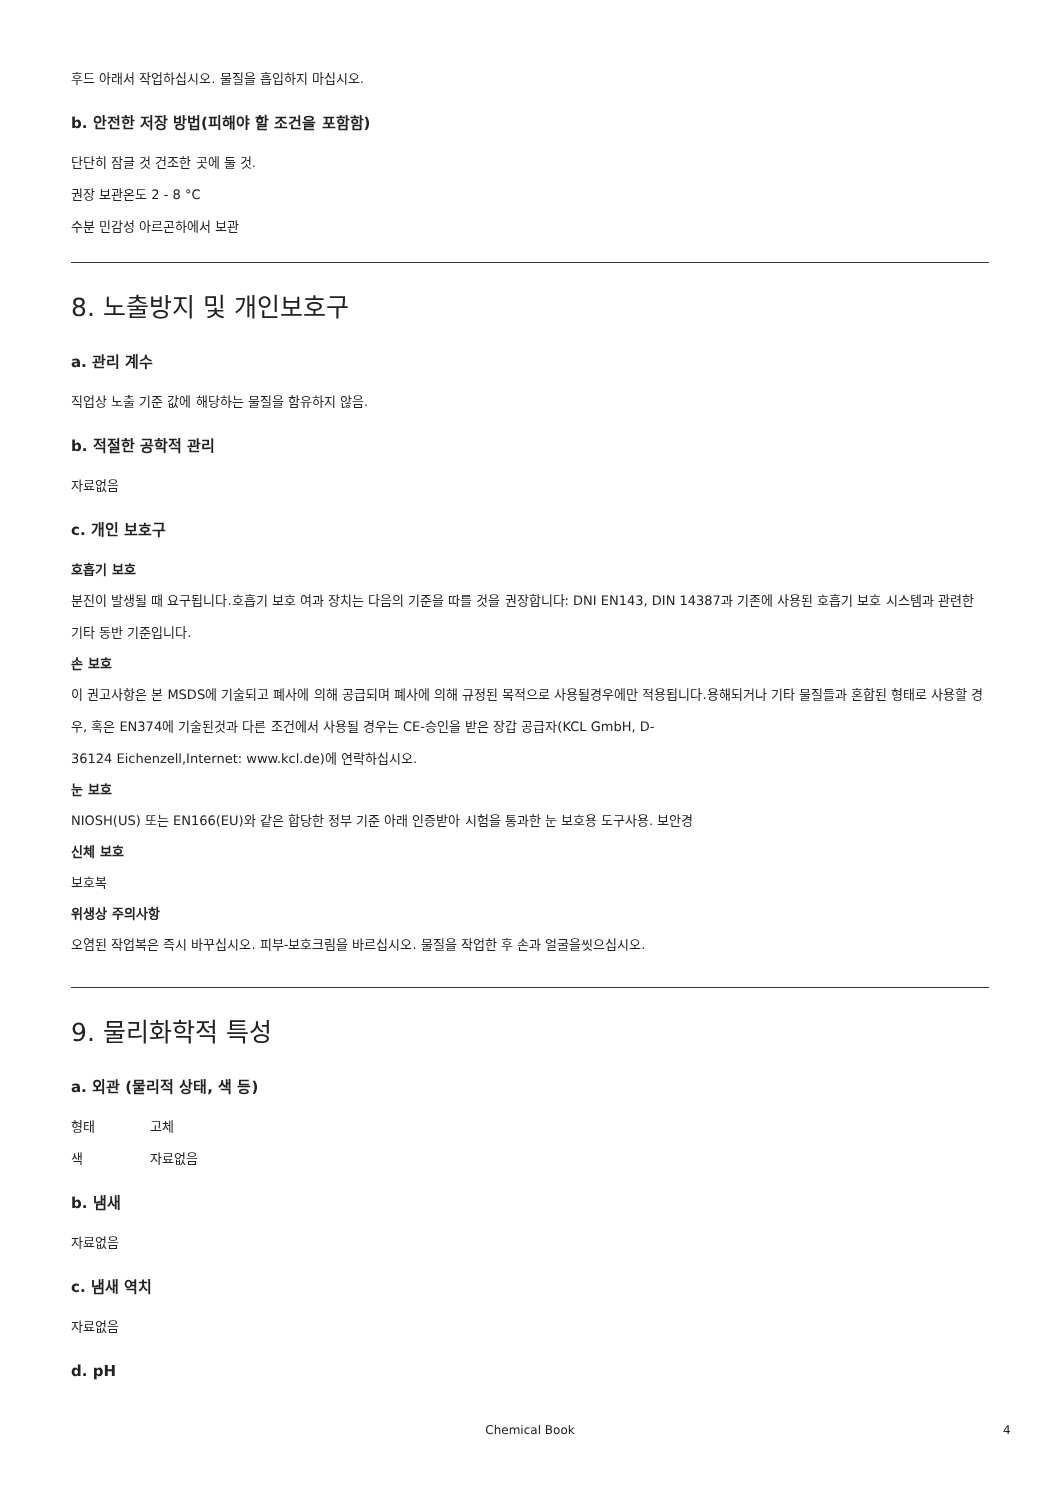후드 아래서 작업하십시오. 물질을 흡입하지 마십시오.
b. 안전한 저장 방법(피해야 할 조건을 포함함)
단단히 잠글 것 건조한 곳에 둘 것.
권장 보관온도 2 - 8 °C
수분 민감성 아르곤하에서 보관
8. 노출방지 및 개인보호구
a. 관리 계수
직업상 노출 기준 값에 해당하는 물질을 함유하지 않음.
b. 적절한 공학적 관리
자료없음
c. 개인 보호구
호흡기 보호
분진이 발생될 때 요구됩니다.호흡기 보호 여과 장치는 다음의 기준을 따를 것을 권장합니다: DNI EN143, DIN 14387과 기존에 사용된 호흡기 보호 시스템과 관련한 기타 동반 기준입니다.
손 보호
이 권고사항은 본 MSDS에 기술되고 폐사에 의해 공급되며 폐사에 의해 규정된 목적으로 사용될경우에만 적용됩니다.용해되거나 기타 물질들과 혼합된 형태로 사용할 경우, 혹은 EN374에 기술된것과 다른 조건에서 사용될 경우는 CE-승인을 받은 장갑 공급자(KCL GmbH, D-
36124 Eichenzell,Internet: www.kcl.de)에 연락하십시오.
눈 보호
NIOSH(US) 또는 EN166(EU)와 같은 합당한 정부 기준 아래 인증받아 시험을 통과한 눈 보호용 도구사용. 보안경
신체 보호
보호복
위생상 주의사항
오염된 작업복은 즉시 바꾸십시오. 피부-보호크림을 바르십시오. 물질을 작업한 후 손과 얼굴을씻으십시오.
9. 물리화학적 특성
a. 외관 (물리적 상태, 색 등)
형태 고체
색 자료없음
b. 냄새
자료없음
c. 냄새 역치
자료없음
d. pH
Chemical Book 4